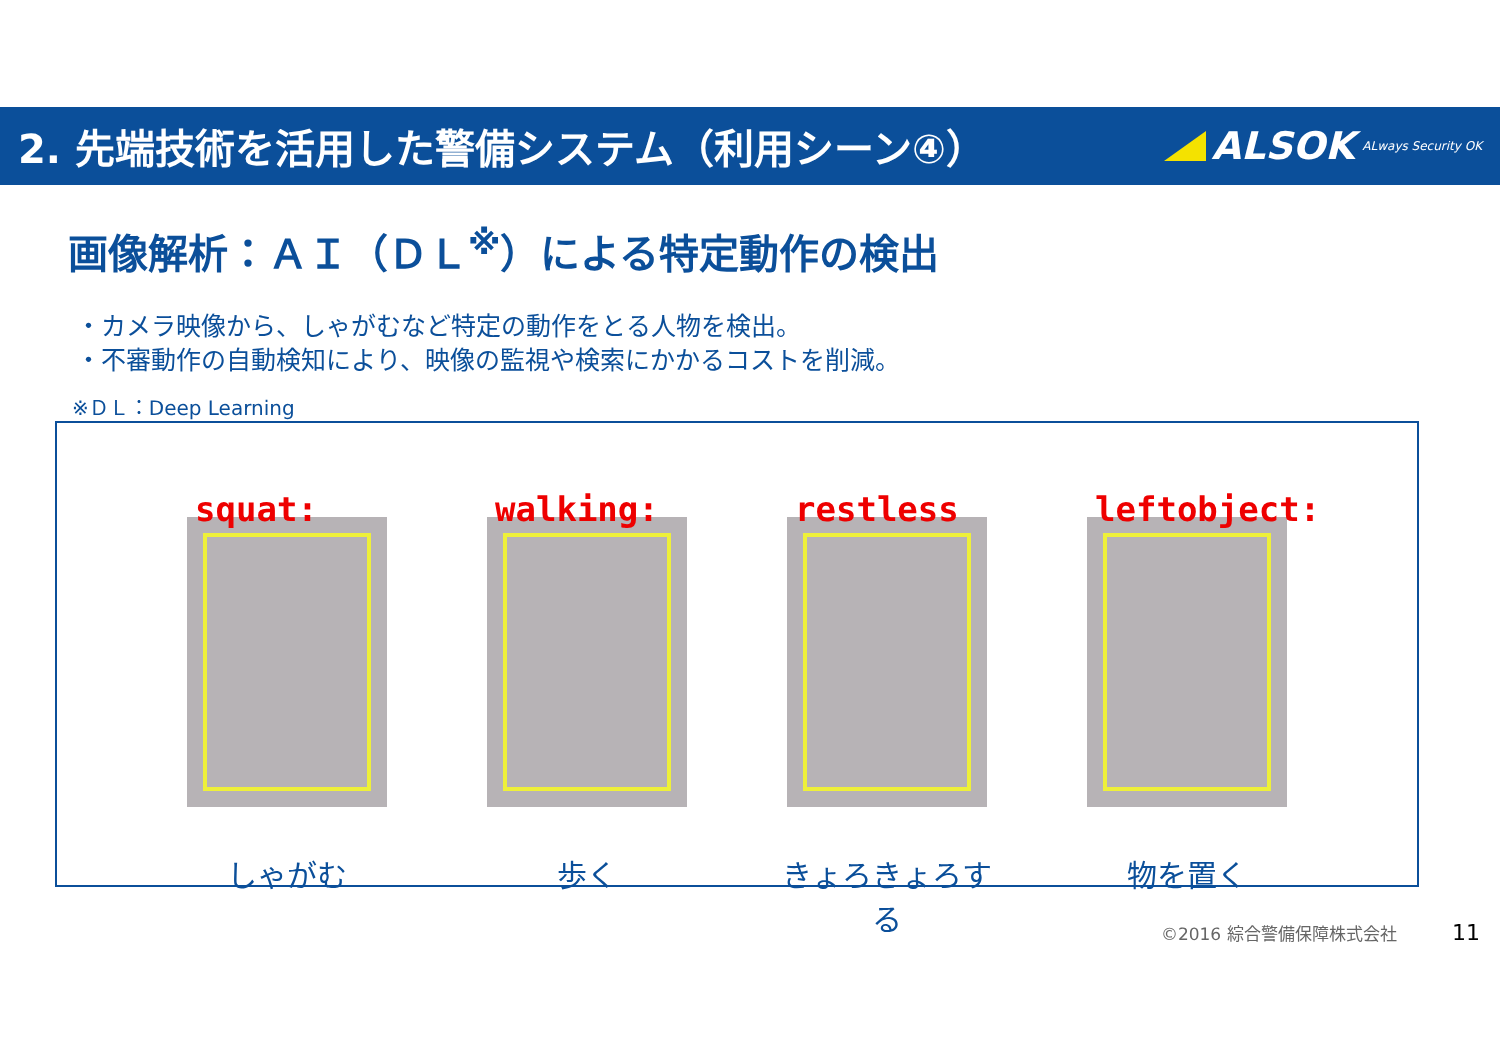2. 先端技術を活用した警備システム（利用シーン④）
ALSOK ALways Security OK
画像解析：ＡＩ（ＤＬ<sup>※</sup>）による特定動作の検出
・カメラ映像から、しゃがむなど特定の動作をとる人物を検出。
・不審動作の自動検知により、映像の監視や検索にかかるコストを削減。
※ＤＬ：Deep Learning
squat:
しゃがむ
walking:
歩く
restless
きょろきょろする
leftobject:
物を置く
©2016 綜合警備保障株式会社 11